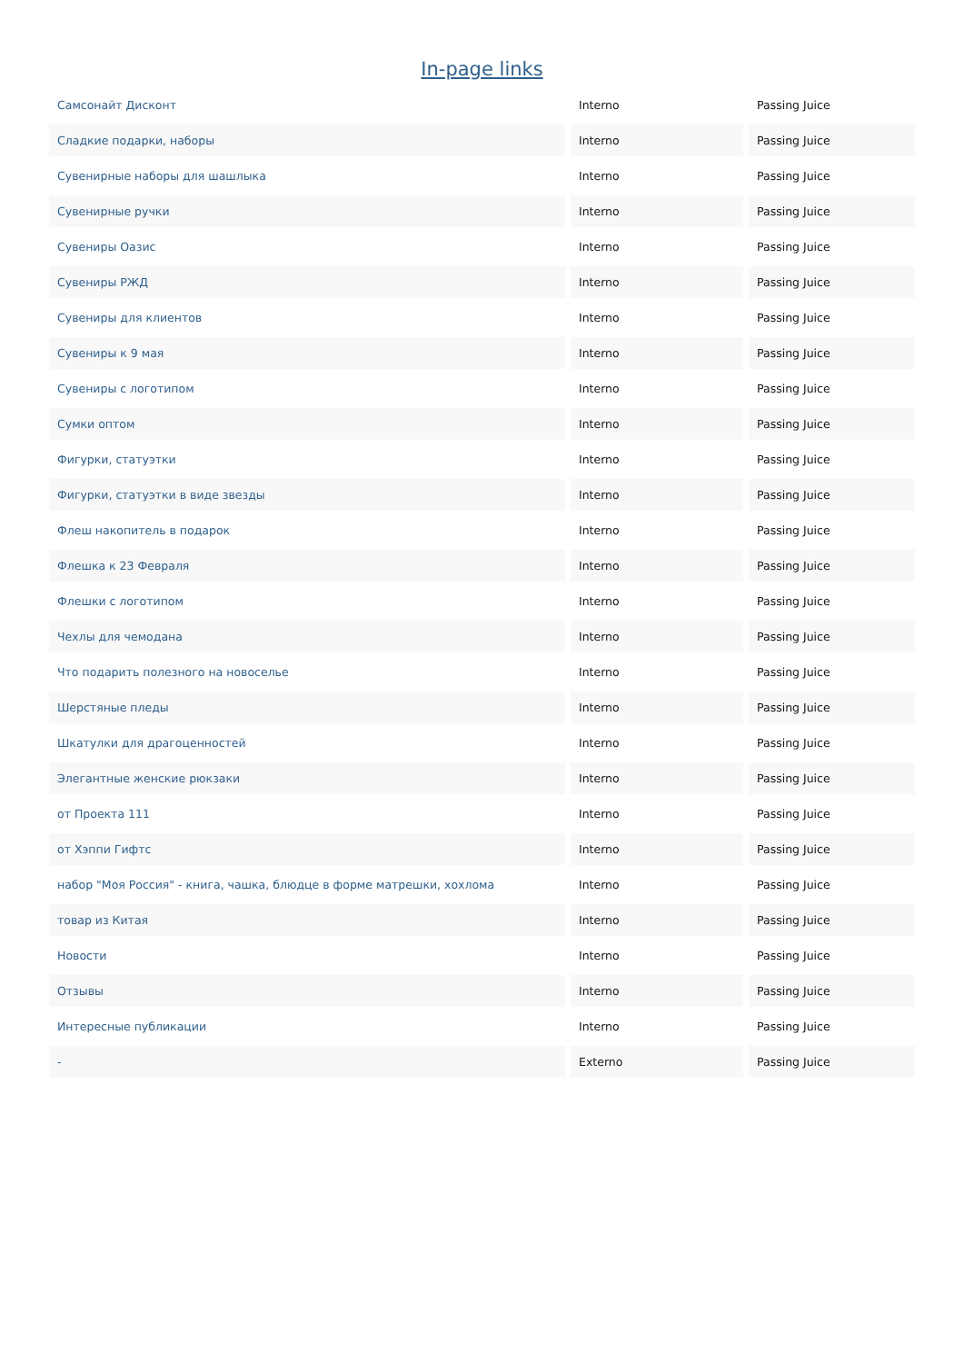In-page links
| Самсонайт Дисконт | Interno | Passing Juice |
| Сладкие подарки, наборы | Interno | Passing Juice |
| Сувенирные наборы для шашлыка | Interno | Passing Juice |
| Сувенирные ручки | Interno | Passing Juice |
| Сувениры Оазис | Interno | Passing Juice |
| Сувениры РЖД | Interno | Passing Juice |
| Сувениры для клиентов | Interno | Passing Juice |
| Сувениры к 9 мая | Interno | Passing Juice |
| Сувениры с логотипом | Interno | Passing Juice |
| Сумки оптом | Interno | Passing Juice |
| Фигурки, статуэтки | Interno | Passing Juice |
| Фигурки, статуэтки в виде звезды | Interno | Passing Juice |
| Флеш накопитель в подарок | Interno | Passing Juice |
| Флешка к 23 Февраля | Interno | Passing Juice |
| Флешки с логотипом | Interno | Passing Juice |
| Чехлы для чемодана | Interno | Passing Juice |
| Что подарить полезного на новоселье | Interno | Passing Juice |
| Шерстяные пледы | Interno | Passing Juice |
| Шкатулки для драгоценностей | Interno | Passing Juice |
| Элегантные женские рюкзаки | Interno | Passing Juice |
| от Проекта 111 | Interno | Passing Juice |
| от Хэппи Гифтс | Interno | Passing Juice |
| набор "Моя Россия" - книга, чашка, блюдце в форме матрешки, хохлома | Interno | Passing Juice |
| товар из Китая | Interno | Passing Juice |
| Новости | Interno | Passing Juice |
| Отзывы | Interno | Passing Juice |
| Интересные публикации | Interno | Passing Juice |
| - | Externo | Passing Juice |